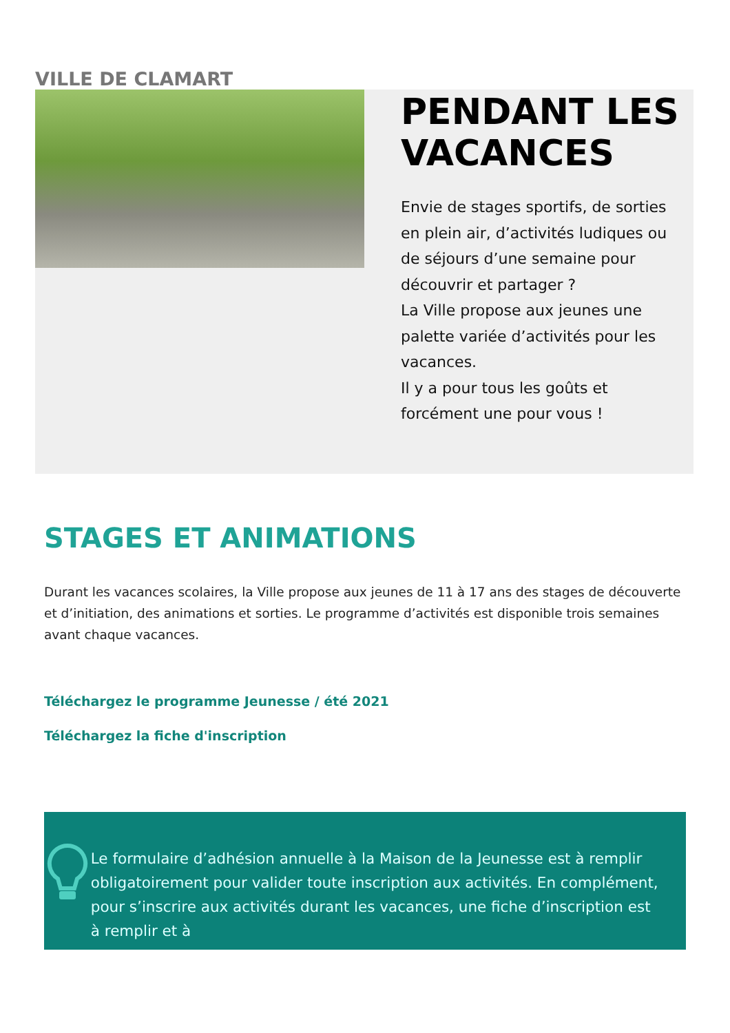VILLE DE CLAMART
PENDANT LES VACANCES
Envie de stages sportifs, de sorties en plein air, d’activités ludiques ou de séjours d’une semaine pour découvrir et partager ?
La Ville propose aux jeunes une palette variée d’activités pour les vacances.
Il y a pour tous les goûts et forcément une pour vous !
STAGES ET ANIMATIONS
Durant les vacances scolaires, la Ville propose aux jeunes de 11 à 17 ans des stages de découverte et d’initiation, des animations et sorties. Le programme d’activités est disponible trois semaines avant chaque vacances.
Téléchargez le programme Jeunesse / été 2021
Téléchargez la fiche d'inscription
Le formulaire d’adhésion annuelle à la Maison de la Jeunesse est à remplir obligatoirement pour valider toute inscription aux activités. En complément, pour s’inscrire aux activités durant les vacances, une fiche d’inscription est à remplir et à